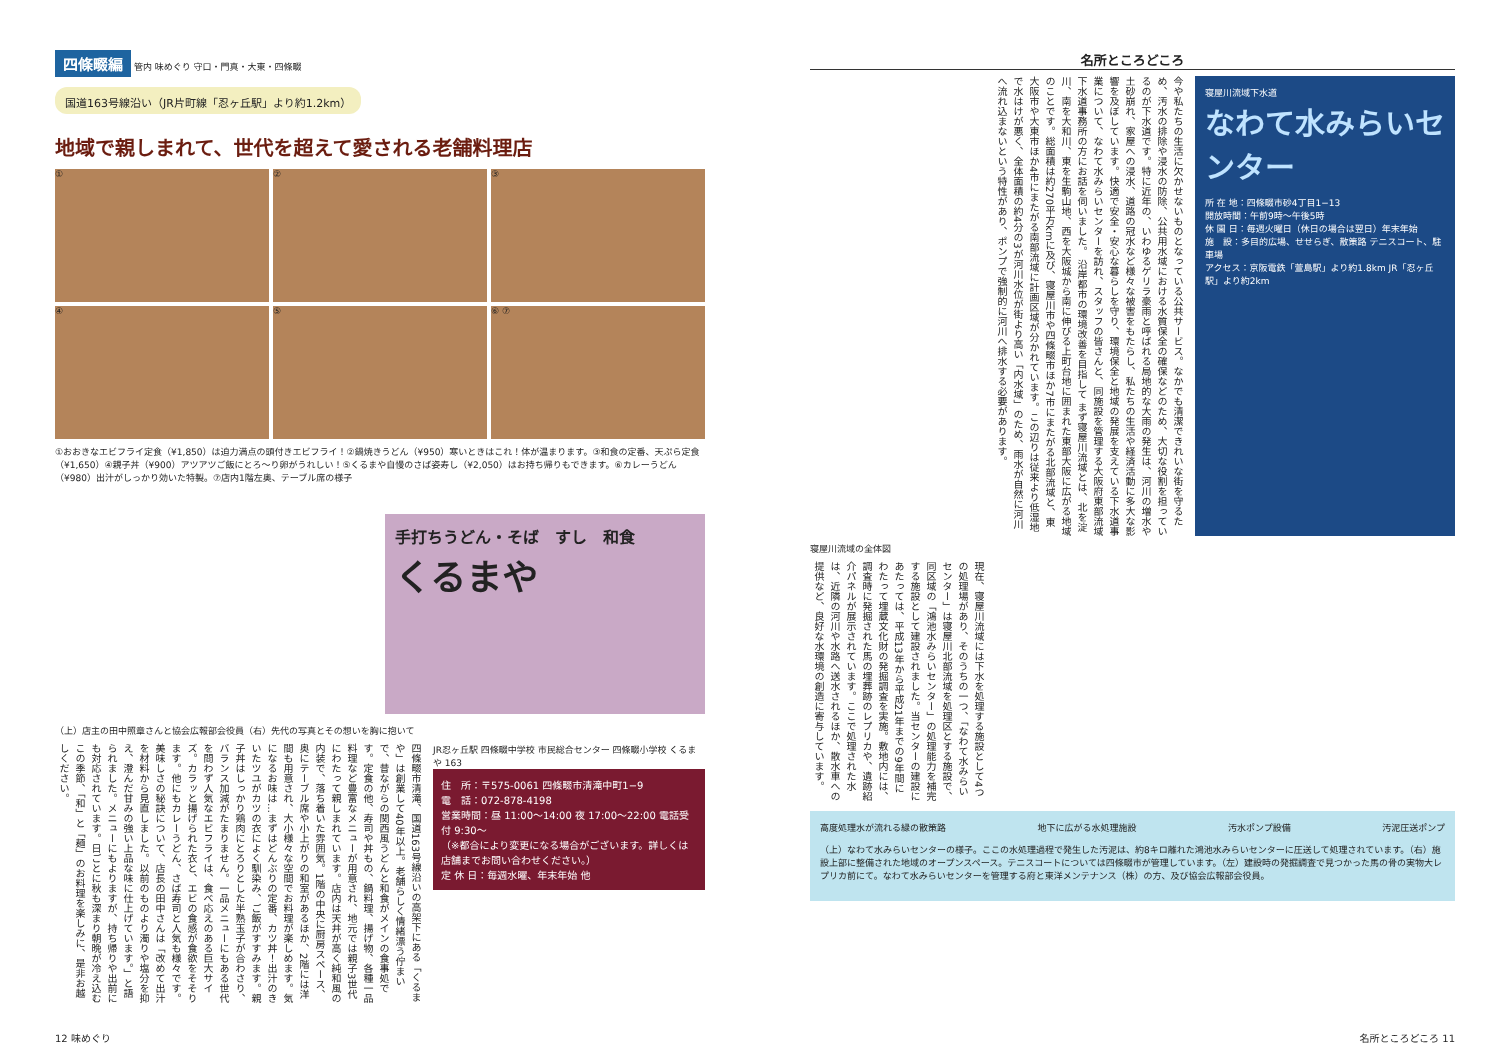四條畷編 管内 味めぐり 守口・門真・大東・四條畷
国道163号線沿い（JR片町線「忍ヶ丘駅」より約1.2km）
地域で親しまれて、世代を超えて愛される老舗料理店
①
②
③
④
⑤
⑥ ⑦
①おおきなエビフライ定食（¥1,850）は迫力満点の頭付きエビフライ！②鍋焼きうどん（¥950）寒いときはこれ！体が温まります。③和食の定番、天ぷら定食（¥1,650）④親子丼（¥900）アツアツご飯にとろ〜り卵がうれしい！⑤くるまや自慢のさば姿寿し（¥2,050）はお持ち帰りもできます。⑥カレーうどん（¥980）出汁がしっかり効いた特製。⑦店内1階左奥、テーブル席の様子
手打ちうどん・そば　すし　和食
くるまや
（上）店主の田中照章さんと協会広報部会役員（右）先代の写真とその想いを胸に抱いて
四條畷市清滝、国道163号線沿いの高架下にある「くるまや」は創業して40年以上。老舗らしく情緒漂う佇まいで、昔ながらの関西風うどんと和食がメインの食事処です。定食の他、寿司や丼もの、鍋料理、揚げ物、各種一品料理など豊富なメニューが用意され、地元では親子3世代にわたって親しまれています。店内は天井が高く純和風の内装で、落ち着いた雰囲気。1階の中央に厨房スペース、奥にテーブル席や小上がりの和室があるほか、2階には洋間も用意され、大小様々な空間でお料理が楽しめます。気になるお味は…まずはどんぶりの定番、カツ丼！出汁のきいたツユがカツの衣によく馴染み、ご飯がすすみます。親子丼はしっかり鶏肉にとろりとした半熟玉子が合わさり、バランス加減がたまりません。一品メニューにもある世代を問わず人気なエビフライは、食べ応えのある巨大サイズ。カラッと揚げられた衣と、エビの食感が食欲をそそります。他にもカレーうどん、さば寿司と人気も様々です。美味しさの秘訣について、店長の田中さんは「改めて出汁を材料から見直しました。以前のものより濁りや塩分を抑え、澄んだ甘みの強い上品な味に仕上げています。」と語られました。メニューにもよりますが、持ち帰りや出前にも対応されています。日ごとに秋も深まり朝晩が冷え込むこの季節、「和」と「麺」のお料理を楽しみに、是非お越しください。
JR忍ヶ丘駅 四條畷中学校 市民総合センター 四條畷小学校 くるまや 163
住　所：〒575-0061 四條畷市清滝中町1−9
電　話：072-878-4198
営業時間：昼 11:00〜14:00 夜 17:00〜22:00 電話受付 9:30〜
（※都合により変更になる場合がございます。詳しくは店舗までお問い合わせください。）
定 休 日：毎週水曜、年末年始 他
12 味めぐり
名所ところどころ
今や私たちの生活に欠かせないものとなっている公共サービス。なかでも清潔できれいな街を守るため、汚水の排除や浸水の防除、公共用水域における水質保全の確保などのため、大切な役割を担っているのが下水道です。特に近年の、いわゆるゲリラ豪雨と呼ばれる局地的な大雨の発生は、河川の増水や土砂崩れ、家屋への浸水、道路の冠水など様々な被害をもたらし、私たちの生活や経済活動に多大な影響を及ぼしています。快適で安全・安心な暮らしを守り、環境保全と地域の発展を支えている下水道事業について、なわて水みらいセンターを訪れ、スタッフの皆さんと、同施設を管理する大阪府東部流域下水道事務所の方にお話を伺いました。 沿岸都市の環境改善を目指して まず寝屋川流域とは、北を淀川、南を大和川、東を生駒山地、西を大阪城から南に伸びる上町台地に囲まれた東部大阪に広がる地域のことです。総面積は約270平方kmに及び、寝屋川市や四條畷市ほか7市にまたがる北部流域と、東大阪市や大東市ほか4市にまたがる南部流域に計画区域が分かれています。この辺りは従来より低湿地で水はけが悪く、全体面積の約4分の3が河川水位が街より高い「内水域」のため、雨水が自然に河川へ流れ込まないという特性があり、ポンプで強制的に河川へ排水する必要があります。
寝屋川流域下水道
なわて水みらいセンター
所 在 地：四條畷市砂4丁目1−13
開放時間：午前9時〜午後5時
休 園 日：毎週火曜日（休日の場合は翌日）年末年始
施　設：多目的広場、せせらぎ、散策路 テニスコート、駐車場
アクセス：京阪電鉄「萱島駅」より約1.8km JR「忍ヶ丘駅」より約2km
寝屋川流域の全体図
現在、寝屋川流域には下水を処理する施設として4つの処理場があり、そのうちの一つ、「なわて水みらいセンター」は寝屋川北部流域を処理区とする施設で、同区域の「鴻池水みらいセンター」の処理能力を補完する施設として建設されました。当センターの建設にあたっては、平成13年から平成21年までの9年間にわたって埋蔵文化財の発掘調査を実施。敷地内には、調査時に発掘された馬の埋葬跡のレプリカや、遺跡紹介パネルが展示されています。ここで処理された水は、近隣の河川や水路へ送水されるほか、散水車への提供など、良好な水環境の創造に寄与しています。
高度処理水が流れる緑の散策路 地下に広がる水処理施設 汚水ポンプ設備 汚泥圧送ポンプ
（上）なわて水みらいセンターの様子。ここの水処理過程で発生した汚泥は、約8キロ離れた鴻池水みらいセンターに圧送して処理されています。（右）施設上部に整備された地域のオープンスペース。テニスコートについては四條畷市が管理しています。（左）建設時の発掘調査で見つかった馬の骨の実物大レプリカ前にて。なわて水みらいセンターを管理する府と東洋メンテナンス（株）の方、及び協会広報部会役員。
名所ところどころ 11